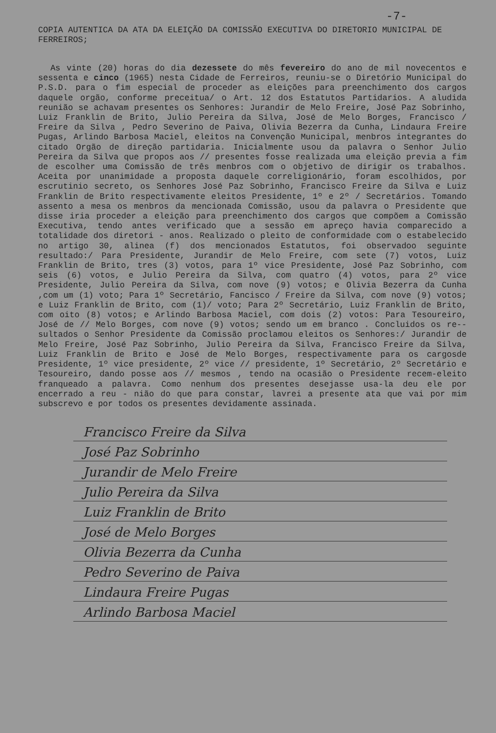-7-
COPIA AUTENTICA DA ATA DA ELEIÇÃO DA COMISSÃO EXECUTIVA DO DIRETORIO MUNICIPAL DE FERREIROS;
As vinte (20) horas do dia dezessete do mês fevereiro do ano de mil novecentos e sessenta e cinco (1965) nesta Cidade de Ferreiros, reuniu-se o Diretório Municipal do P.S.D. para o fim especial de proceder as eleições para preenchimento dos cargos daquele orgão, conforme preceitua/ o Art. 12 dos Estatutos Partidarios. A aludida reunião se achavam presentes os Senhores: Jurandir de Melo Freire, José Paz Sobrinho, Luiz Franklin de Brito, Julio Pereira da Silva, José de Melo Borges, Francisco / Freire da Silva , Pedro Severino de Paiva, Olivia Bezerra da Cunha, Lindaura Freire Pugas, Arlindo Barbosa Maciel, eleitos na Convenção Municipal, menbros integrantes do citado Orgão de direção partidaria. Inicialmente usou da palavra o Senhor Julio Pereira da Silva que propos aos // presentes fosse realizada uma eleição previa a fim de escolher uma Comissão de três menbros com o objetivo de dirigir os trabalhos. Aceita por unanimidade a proposta daquele correligionário, foram escolhidos, por escrutinio secreto, os Senhores José Paz Sobrinho, Francisco Freire da Silva e Luiz Franklin de Brito respectivamente eleitos Presidente, 1º e 2º / Secretários. Tomando assento a mesa os menbros da mencionada Comissão, usou da palavra o Presidente que disse iria proceder a eleição para preenchimento dos cargos que compõem a Comissão Executiva, tendo antes verificado que a sessão em apreço havia comparecido a totalidade dos diretori - anos. Realizado o pleito de conformidade com o estabelecido no artigo 30, alinea (f) dos mencionados Estatutos, foi observadoo seguinte resultado:/ Para Presidente, Jurandir de Melo Freire, com sete (7) votos, Luiz Franklin de Brito, tres (3) votos, para 1º vice Presidente, José Paz Sobrinho, com seis (6) votos, e Julio Pereira da Silva, com quatro (4) votos, para 2º vice Presidente, Julio Pereira da Silva, com nove (9) votos; e Olivia Bezerra da Cunha ,com um (1) voto; Para 1º Secretário, Fancisco / Freire da Silva, com nove (9) votos; e Luiz Franklin de Brito, com (1)/ voto; Para 2º Secretário, Luiz Franklin de Brito, com oito (8) votos; e Arlindo Barbosa Maciel, com dois (2) votos: Para Tesoureiro, José de // Melo Borges, com nove (9) votos; sendo um em branco . Concluidos os re-- sultados o Senhor Presidente da Comissão proclamou eleitos os Senhores:/ Jurandir de Melo Freire, José Paz Sobrinho, Julio Pereira da Silva, Francisco Freire da Silva, Luiz Franklin de Brito e José de Melo Borges, respectivamente para os cargosde Presidente, 1º vice presidente, 2º vice // presidente, 1º Secretário, 2º Secretário e Tesoureiro, dando posse aos // mesmos , tendo na ocasião o Presidente recem-eleito franqueado a palavra. Como nenhum dos presentes desejasse usa-la deu ele por encerrado a reu - nião do que para constar, lavrei a presente ata que vai por mim subscrevo e por todos os presentes devidamente assinada.
Francisco Freire da Silva
José Paz Sobrinho
Jurandir de Melo Freire
Julio Pereira da Silva
Luiz Franklin de Brito
José de Melo Borges
Olivia Bezerra da Cunha
Pedro Severino de Paiva
Lindaura Freire Pugas
Arlindo Barbosa Maciel